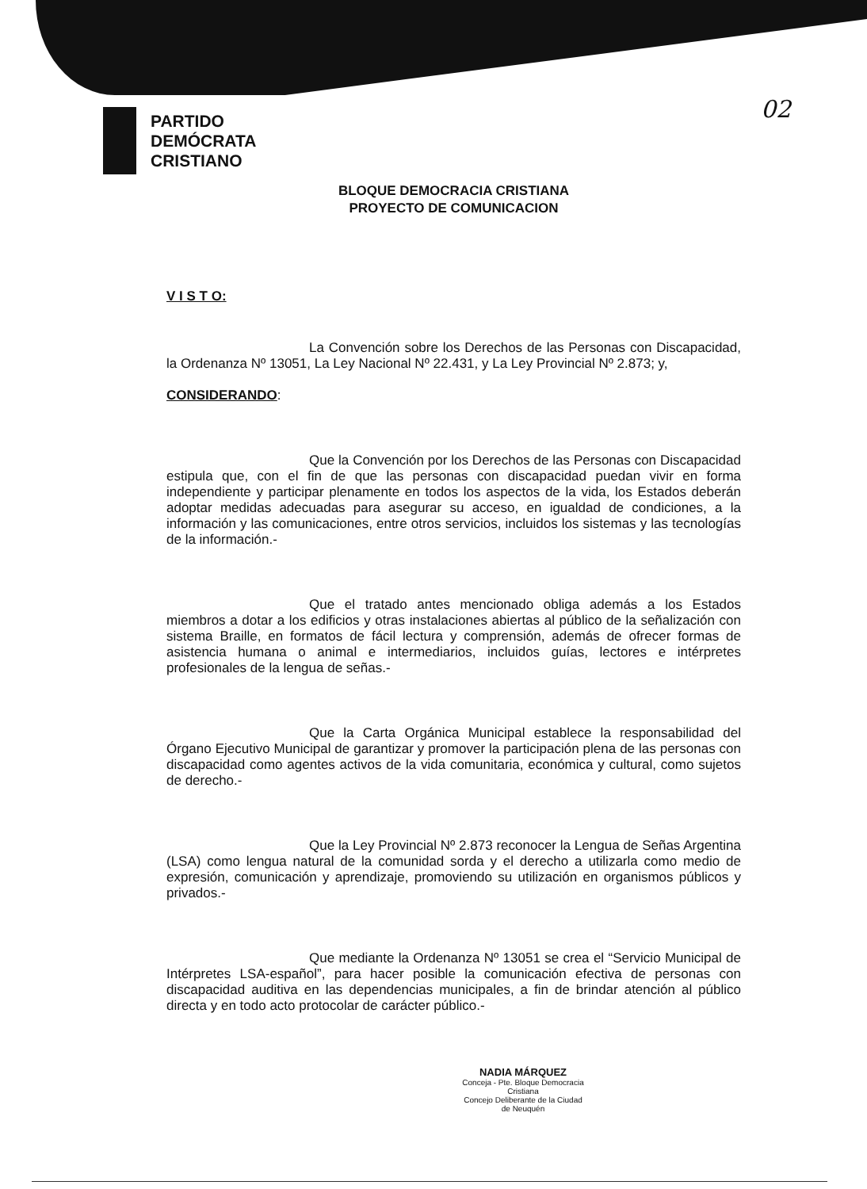PARTIDO
DEMÓCRATA
CRISTIANO
02
BLOQUE DEMOCRACIA CRISTIANA
PROYECTO DE COMUNICACION
V I S T O:
La Convención sobre los Derechos de las Personas con Discapacidad, la Ordenanza Nº 13051, La Ley Nacional Nº 22.431, y La Ley Provincial Nº 2.873; y,
CONSIDERANDO:
Que la Convención por los Derechos de las Personas con Discapacidad estipula que, con el fin de que las personas con discapacidad puedan vivir en forma independiente y participar plenamente en todos los aspectos de la vida, los Estados deberán adoptar medidas adecuadas para asegurar su acceso, en igualdad de condiciones, a la información y las comunicaciones, entre otros servicios, incluidos los sistemas y las tecnologías de la información.-
Que el tratado antes mencionado obliga además a los Estados miembros a dotar a los edificios y otras instalaciones abiertas al público de la señalización con sistema Braille, en formatos de fácil lectura y comprensión, además de ofrecer formas de asistencia humana o animal e intermediarios, incluidos guías, lectores e intérpretes profesionales de la lengua de señas.-
Que la Carta Orgánica Municipal establece la responsabilidad del Órgano Ejecutivo Municipal de garantizar y promover la participación plena de las personas con discapacidad como agentes activos de la vida comunitaria, económica y cultural, como sujetos de derecho.-
Que la Ley Provincial Nº 2.873 reconocer la Lengua de Señas Argentina (LSA) como lengua natural de la comunidad sorda y el derecho a utilizarla como medio de expresión, comunicación y aprendizaje, promoviendo su utilización en organismos públicos y privados.-
Que mediante la Ordenanza Nº 13051 se crea el “Servicio Municipal de Intérpretes LSA-español”, para hacer posible la comunicación efectiva de personas con discapacidad auditiva en las dependencias municipales, a fin de brindar atención al público directa y en todo acto protocolar de carácter público.-
NADIA MÁRQUEZ
Conceja - Pte. Bloque Democracia Cristiana
Concejo Deliberante de la Ciudad
de Neuquén